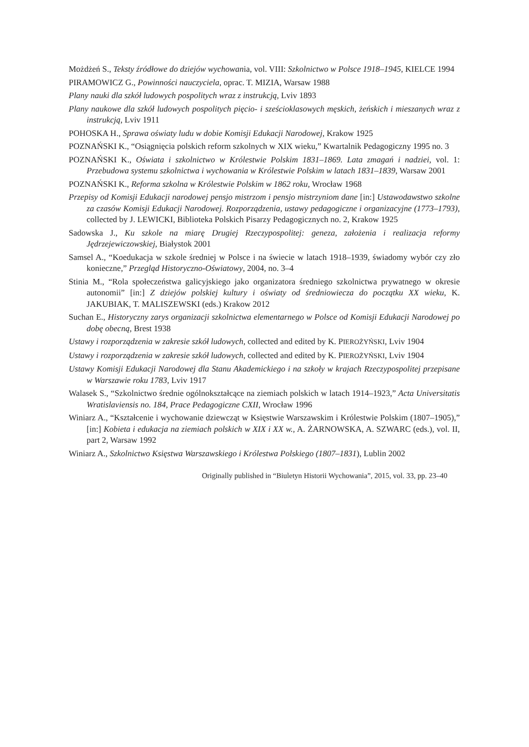Możdżeń S., Teksty źródłowe do dziejów wychowania, vol. VIII: Szkolnictwo w Polsce 1918–1945, KIELCE 1994
PIRAMOWICZ G., Powinności nauczyciela, oprac. T. MIZIA, Warsaw 1988
Plany nauki dla szkół ludowych pospolitych wraz z instrukcją, Lviv 1893
Plany naukowe dla szkół ludowych pospolitych pięcio- i sześcioklasowych męskich, żeńskich i mieszanych wraz z instrukcją, Lviv 1911
POHOSKA H., Sprawa oświaty ludu w dobie Komisji Edukacji Narodowej, Krakow 1925
POZNAŃSKI K., “Osiągnięcia polskich reform szkolnych w XIX wieku,” Kwartalnik Pedagogiczny 1995 no. 3
POZNAŃSKI K., Oświata i szkolnictwo w Królestwie Polskim 1831–1869. Lata zmagań i nadziei, vol. 1: Przebudowa systemu szkolnictwa i wychowania w Królestwie Polskim w latach 1831–1839, Warsaw 2001
POZNAŃSKI K., Reforma szkolna w Królestwie Polskim w 1862 roku, Wrocław 1968
Przepisy od Komisji Edukacji narodowej pensjo mistrzom i pensjo mistrzyniom dane [in:] Ustawodawstwo szkolne za czasów Komisji Edukacji Narodowej. Rozporządzenia, ustawy pedagogiczne i organizacyjne (1773–1793), collected by J. LEWICKI, Biblioteka Polskich Pisarzy Pedagogicznych no. 2, Krakow 1925
Sadowska J., Ku szkole na miarę Drugiej Rzeczypospolitej: geneza, założenia i realizacja reformy Jędrzejewiczowskiej, Białystok 2001
Samsel A., “Koedukacja w szkole średniej w Polsce i na świecie w latach 1918–1939, świadomy wybór czy zło konieczne,” Przegląd Historyczno-Oświatowy, 2004, no. 3–4
Stinia M., “Rola społeczeństwa galicyjskiego jako organizatora średniego szkolnictwa prywatnego w okresie autonomii” [in:] Z dziejów polskiej kultury i oświaty od średniowiecza do początku XX wieku, K. JAKUBIAK, T. MALISZEWSKI (eds.) Krakow 2012
Suchan E., Historyczny zarys organizacji szkolnictwa elementarnego w Polsce od Komisji Edukacji Narodowej po dobę obecną, Brest 1938
Ustawy i rozporządzenia w zakresie szkół ludowych, collected and edited by K. PIEROŻYŃSKI, Lviv 1904
Ustawy i rozporządzenia w zakresie szkół ludowych, collected and edited by K. PIEROŻYŃSKI, Lviv 1904
Ustawy Komisji Edukacji Narodowej dla Stanu Akademickiego i na szkoły w krajach Rzeczypospolitej przepisane w Warszawie roku 1783, Lviv 1917
Walasek S., “Szkolnictwo średnie ogólnokształcące na ziemiach polskich w latach 1914–1923,” Acta Universitatis Wratislaviensis no. 184, Prace Pedagogiczne CXII, Wrocław 1996
Winiarz A., “Kształcenie i wychowanie dziewcząt w Księstwie Warszawskim i Królestwie Polskim (1807–1905),” [in:] Kobieta i edukacja na ziemiach polskich w XIX i XX w., A. ŻARNOWSKA, A. SZWARC (eds.), vol. II, part 2, Warsaw 1992
Winiarz A., Szkolnictwo Księstwa Warszawskiego i Królestwa Polskiego (1807–1831), Lublin 2002
Originally published in “Biuletyn Historii Wychowania”, 2015, vol. 33, pp. 23–40